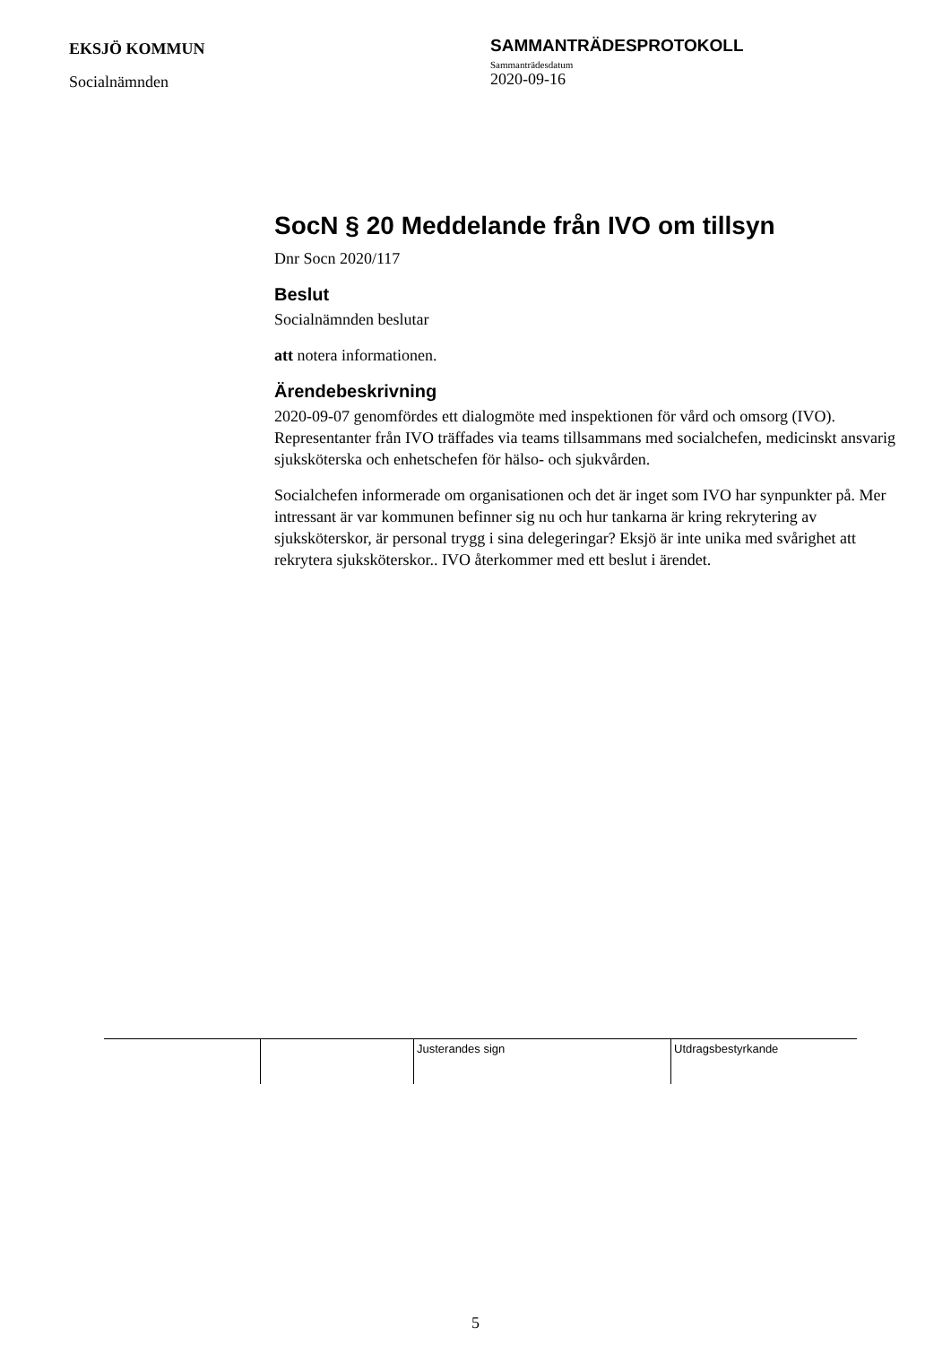EKSJÖ KOMMUN
Socialnämnden
SAMMANTRÄDESPROTOKOLL
Sammanträdesdatum
2020-09-16
SocN § 20 Meddelande från IVO om tillsyn
Dnr Socn 2020/117
Beslut
Socialnämnden beslutar
att notera informationen.
Ärendebeskrivning
2020-09-07 genomfördes ett dialogmöte med inspektionen för vård och omsorg (IVO). Representanter från IVO träffades via teams tillsammans med socialchefen, medicinskt ansvarig sjuksköterska och enhetschefen för hälso- och sjukvården.
Socialchefen informerade om organisationen och det är inget som IVO har synpunkter på. Mer intressant är var kommunen befinner sig nu och hur tankarna är kring rekrytering av sjuksköterskor, är personal trygg i sina delegeringar? Eksjö är inte unika med svårighet att rekrytera sjuksköterskor.. IVO återkommer med ett beslut i ärendet.
| | | Justerandes sign | Utdragsbestyrkande |
5